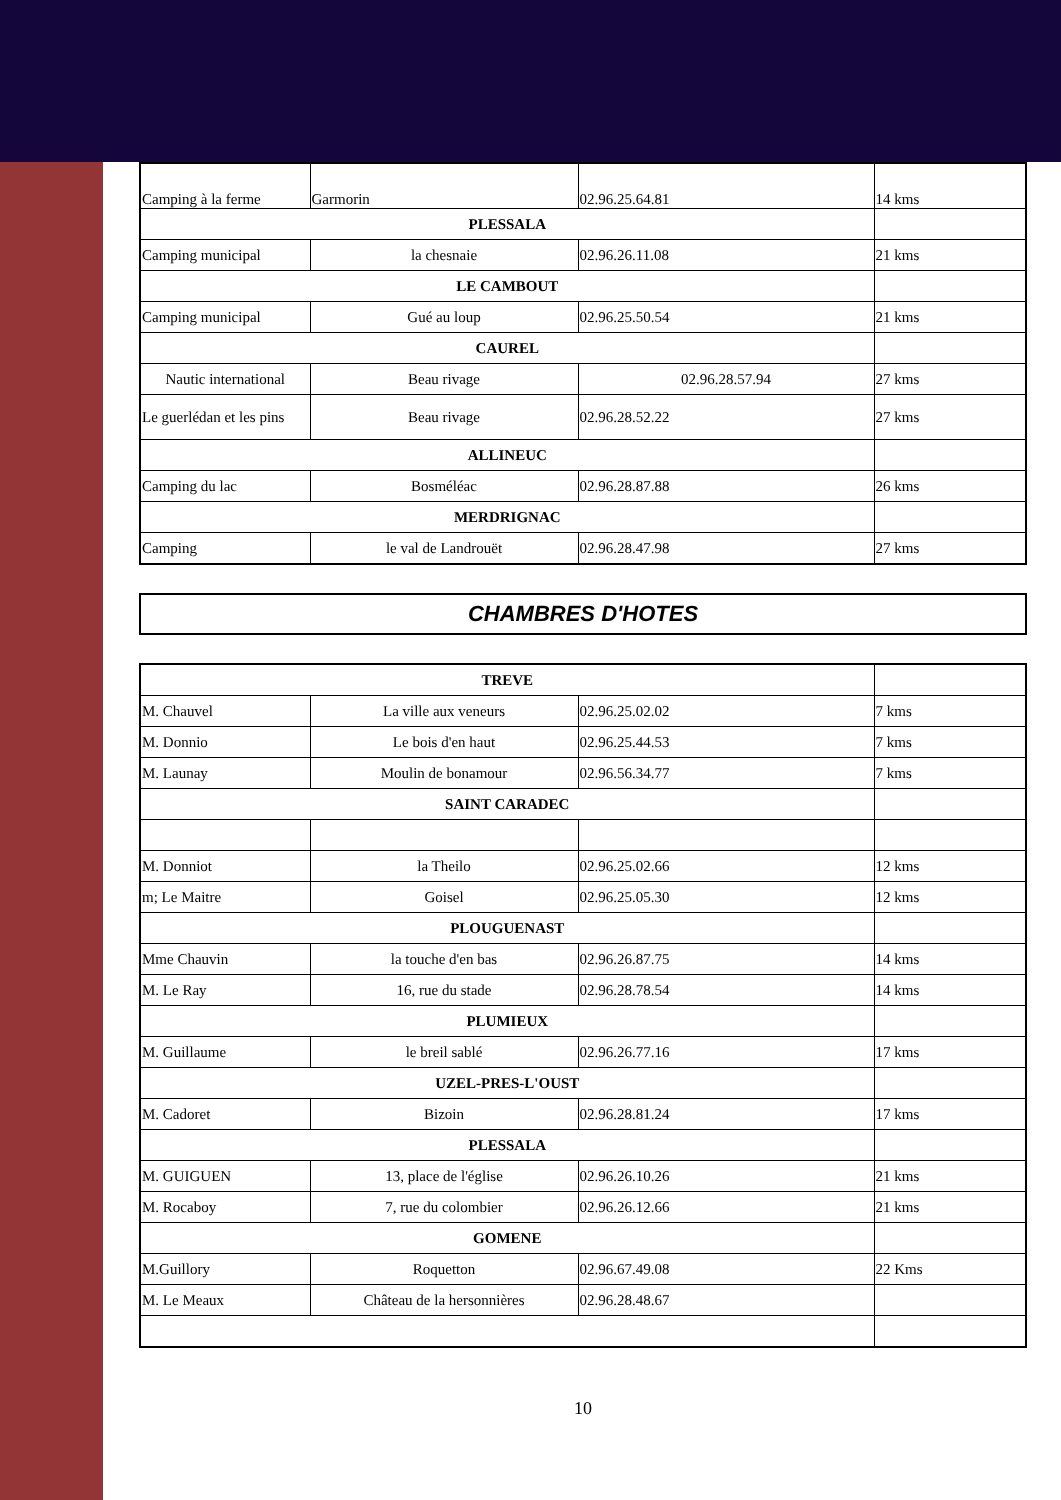| Camping à la ferme | Garmorin | 02.96.25.64.81 | 14 kms |
| PLESSALA | | | |
| Camping municipal | la chesnaie | 02.96.26.11.08 | 21 kms |
| LE CAMBOUT | | | |
| Camping municipal | Gué au loup | 02.96.25.50.54 | 21 kms |
| CAUREL | | | |
| Nautic international | Beau rivage | 02.96.28.57.94 | 27 kms |
| Le guerlédan et les pins | Beau rivage | 02.96.28.52.22 | 27 kms |
| ALLINEUC | | | |
| Camping du lac | Bosméléac | 02.96.28.87.88 | 26 kms |
| MERDRIGNAC | | | |
| Camping | le val de Landrouët | 02.96.28.47.98 | 27 kms |
CHAMBRES D'HOTES
| TREVE | | | |
| M. Chauvel | La ville aux veneurs | 02.96.25.02.02 | 7 kms |
| M. Donnio | Le bois d'en haut | 02.96.25.44.53 | 7 kms |
| M. Launay | Moulin de bonamour | 02.96.56.34.77 | 7 kms |
| SAINT CARADEC | | | |
| M. Donniot | la Theilo | 02.96.25.02.66 | 12 kms |
| m; Le Maitre | Goisel | 02.96.25.05.30 | 12 kms |
| PLOUGUENAST | | | |
| Mme Chauvin | la touche d'en bas | 02.96.26.87.75 | 14 kms |
| M. Le Ray | 16, rue du stade | 02.96.28.78.54 | 14 kms |
| PLUMIEUX | | | |
| M. Guillaume | le breil sablé | 02.96.26.77.16 | 17 kms |
| UZEL-PRES-L'OUST | | | |
| M. Cadoret | Bizoin | 02.96.28.81.24 | 17 kms |
| PLESSALA | | | |
| M. GUIGUEN | 13, place de l'église | 02.96.26.10.26 | 21 kms |
| M. Rocaboy | 7, rue du colombier | 02.96.26.12.66 | 21 kms |
| GOMENE | | | |
| M.Guillory | Roquetton | 02.96.67.49.08 | 22 Kms |
| M. Le Meaux | Château de la hersonnières | 02.96.28.48.67 | |
10